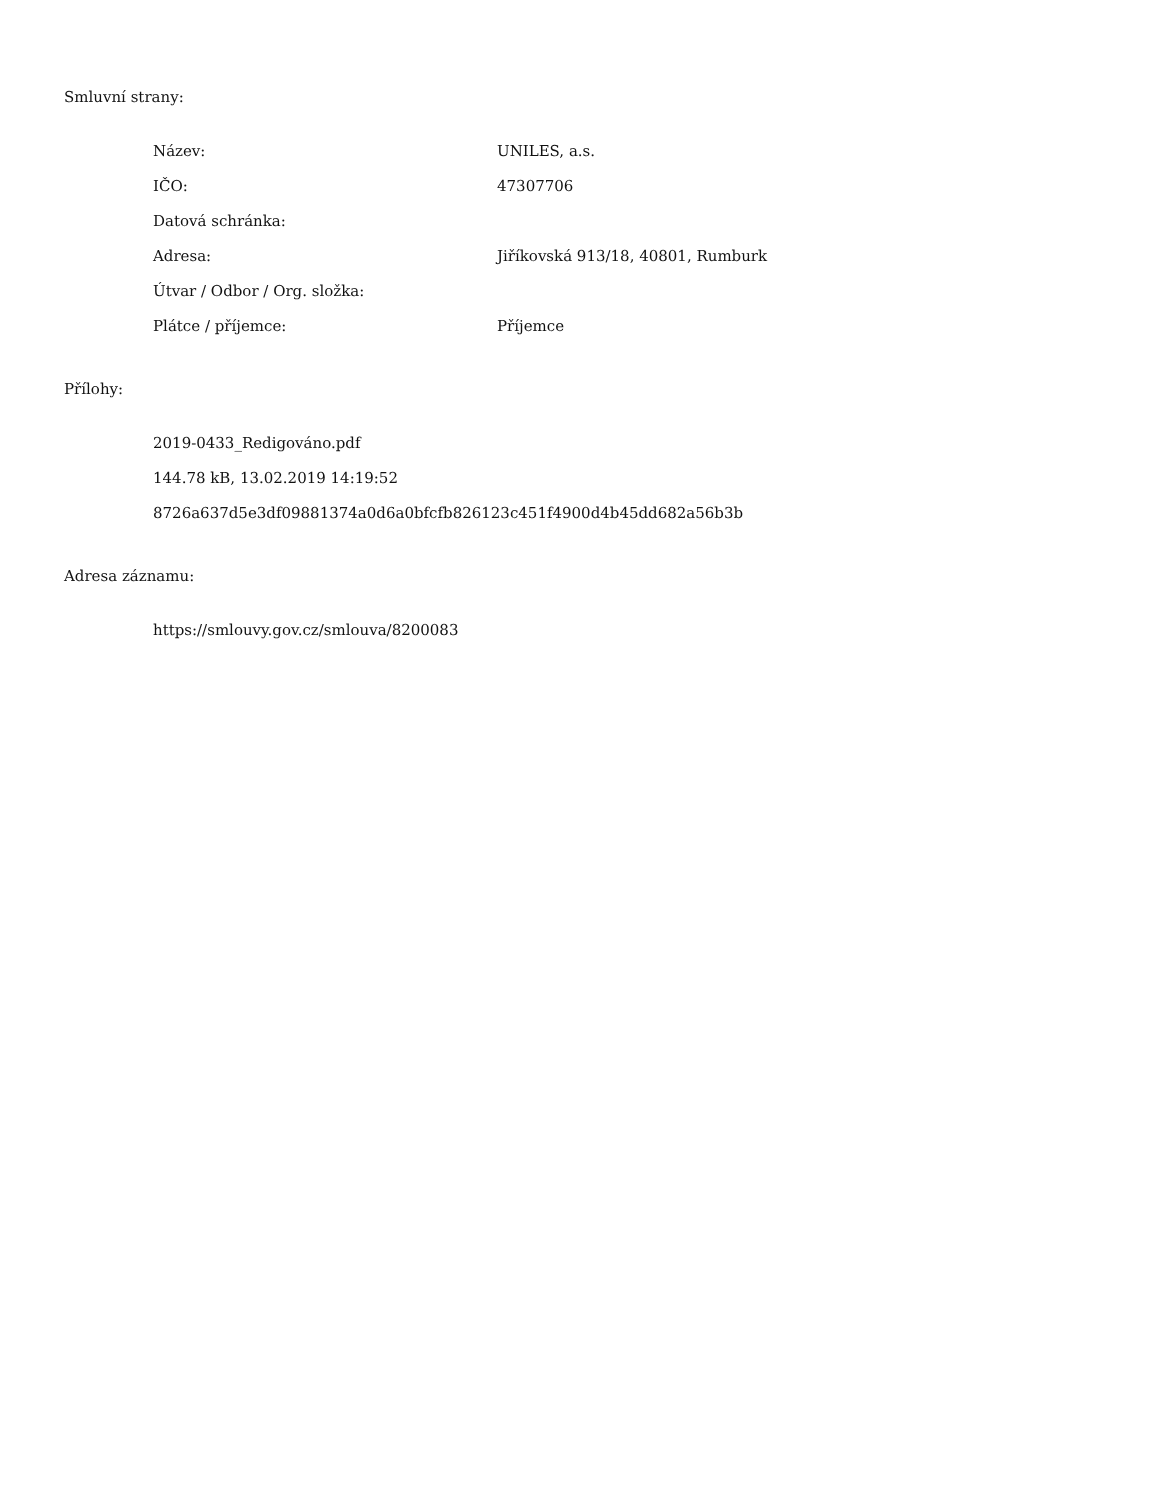Smluvní strany:
| Název: | UNILES, a.s. |
| IČO: | 47307706 |
| Datová schránka: | |
| Adresa: | Jiříkovská 913/18, 40801, Rumburk |
| Útvar / Odbor / Org. složka: | |
| Plátce / příjemce: | Příjemce |
Přílohy:
2019-0433_Redigováno.pdf
144.78 kB, 13.02.2019 14:19:52
8726a637d5e3df09881374a0d6a0bfcfb826123c451f4900d4b45dd682a56b3b
Adresa záznamu:
https://smlouvy.gov.cz/smlouva/8200083